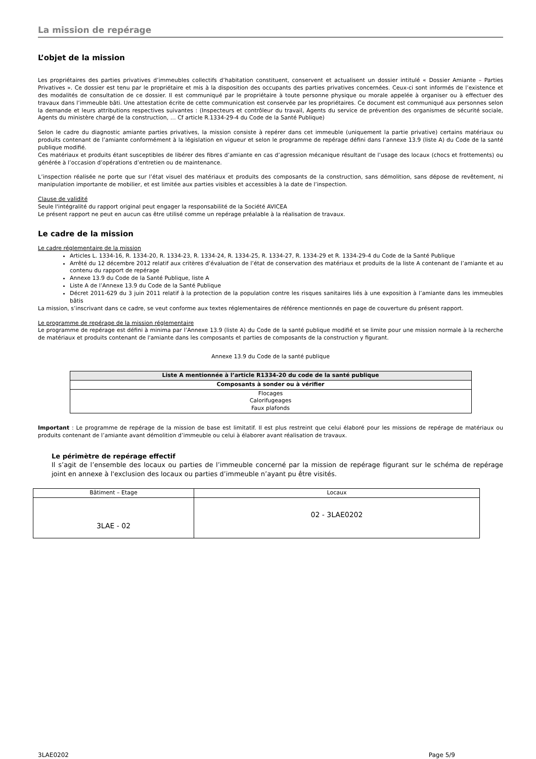La mission de repérage
L’objet de la mission
Les propriétaires des parties privatives d’immeubles collectifs d’habitation constituent, conservent et actualisent un dossier intitulé « Dossier Amiante – Parties Privatives ». Ce dossier est tenu par le propriétaire et mis à la disposition des occupants des parties privatives concernées. Ceux-ci sont informés de l’existence et des modalités de consultation de ce dossier. Il est communiqué par le propriétaire à toute personne physique ou morale appelée à organiser ou à effectuer des travaux dans l’immeuble bâti. Une attestation écrite de cette communication est conservée par les propriétaires. Ce document est communiqué aux personnes selon la demande et leurs attributions respectives suivantes : (Inspecteurs et contrôleur du travail, Agents du service de prévention des organismes de sécurité sociale, Agents du ministère chargé de la construction, … Cf article R.1334-29-4 du Code de la Santé Publique)
Selon le cadre du diagnostic amiante parties privatives, la mission consiste à repérer dans cet immeuble (uniquement la partie privative) certains matériaux ou produits contenant de l’amiante conformément à la législation en vigueur et selon le programme de repérage défini dans l’annexe 13.9 (liste A) du Code de la santé publique modifié.
Ces matériaux et produits étant susceptibles de libérer des fibres d’amiante en cas d’agression mécanique résultant de l’usage des locaux (chocs et frottements) ou générée à l’occasion d’opérations d’entretien ou de maintenance.
L’inspection réalisée ne porte que sur l’état visuel des matériaux et produits des composants de la construction, sans démolition, sans dépose de revêtement, ni manipulation importante de mobilier, et est limitée aux parties visibles et accessibles à la date de l’inspection.
Clause de validité
Seule l'intégralité du rapport original peut engager la responsabilité de la Société AVICEA
Le présent rapport ne peut en aucun cas être utilisé comme un repérage préalable à la réalisation de travaux.
Le cadre de la mission
Le cadre réglementaire de la mission
Articles L. 1334-16, R. 1334-20, R. 1334-23, R. 1334-24, R. 1334-25, R. 1334-27, R. 1334-29 et R. 1334-29-4 du Code de la Santé Publique
Arrêté du 12 décembre 2012 relatif aux critères d’évaluation de l’état de conservation des matériaux et produits de la liste A contenant de l’amiante et au contenu du rapport de repérage
Annexe 13.9 du Code de la Santé Publique, liste A
Liste A de l’Annexe 13.9 du Code de la Santé Publique
Décret 2011-629 du 3 juin 2011 relatif à la protection de la population contre les risques sanitaires liés à une exposition à l’amiante dans les immeubles bâtis
La mission, s’inscrivant dans ce cadre, se veut conforme aux textes réglementaires de référence mentionnés en page de couverture du présent rapport.
Le programme de repérage de la mission réglementaire
Le programme de repérage est défini à minima par l’Annexe 13.9 (liste A) du Code de la santé publique modifié et se limite pour une mission normale à la recherche de matériaux et produits contenant de l'amiante dans les composants et parties de composants de la construction y figurant.
Annexe 13.9 du Code de la santé publique
| Liste A mentionnée à l’article R1334-20 du code de la santé publique |
| --- |
| Composants à sonder ou à vérifier |
| Flocages Calorifugeages Faux plafonds |
Important : Le programme de repérage de la mission de base est limitatif. Il est plus restreint que celui élaboré pour les missions de repérage de matériaux ou produits contenant de l’amiante avant démolition d’immeuble ou celui à élaborer avant réalisation de travaux.
Le périmètre de repérage effectif
Il s’agit de l’ensemble des locaux ou parties de l’immeuble concerné par la mission de repérage figurant sur le schéma de repérage joint en annexe à l'exclusion des locaux ou parties d’immeuble n’ayant pu être visités.
| Bâtiment – Etage | Locaux |
| 3LAE - 02 | 02 - 3LAE0202 |
3LAE0202 Page 5/9